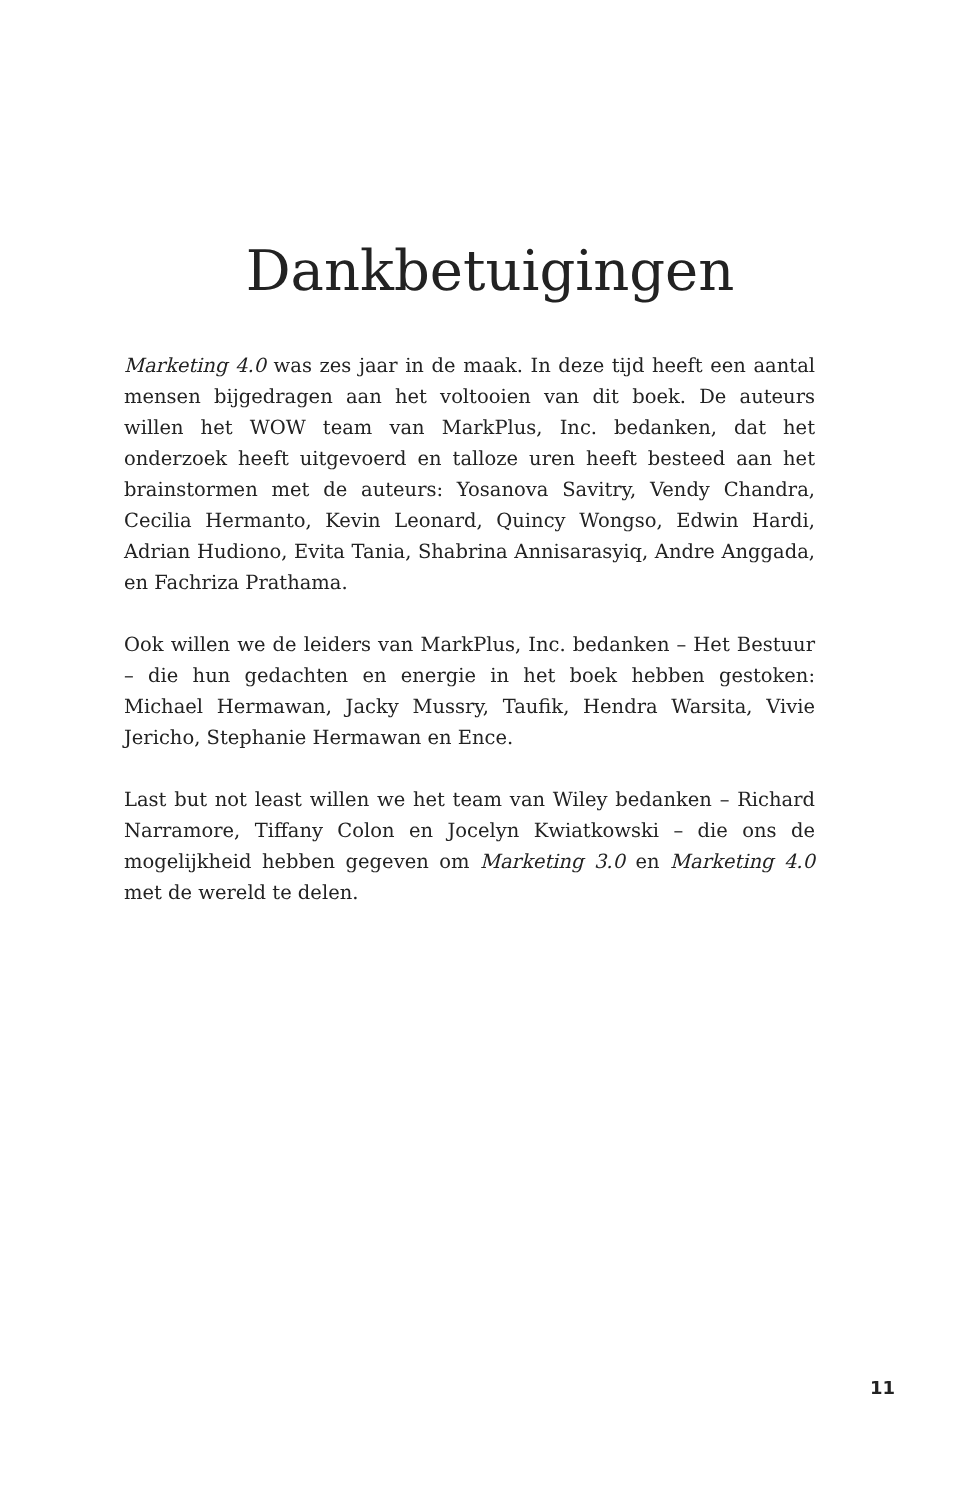Dankbetuigingen
Marketing 4.0 was zes jaar in de maak. In deze tijd heeft een aantal mensen bijgedragen aan het voltooien van dit boek. De auteurs willen het WOW team van MarkPlus, Inc. bedanken, dat het onderzoek heeft uitgevoerd en talloze uren heeft besteed aan het brainstormen met de auteurs: Yosanova Savitry, Vendy Chandra, Cecilia Hermanto, Kevin Leonard, Quincy Wongso, Edwin Hardi, Adrian Hudiono, Evita Tania, Shabrina Annisarasyiq, Andre Anggada, en Fachriza Prathama.
Ook willen we de leiders van MarkPlus, Inc. bedanken – Het Bestuur – die hun gedachten en energie in het boek hebben gestoken: Michael Hermawan, Jacky Mussry, Taufik, Hendra Warsita, Vivie Jericho, Stephanie Hermawan en Ence.
Last but not least willen we het team van Wiley bedanken – Richard Narramore, Tiffany Colon en Jocelyn Kwiatkowski – die ons de mogelijkheid hebben gegeven om Marketing 3.0 en Marketing 4.0 met de wereld te delen.
11